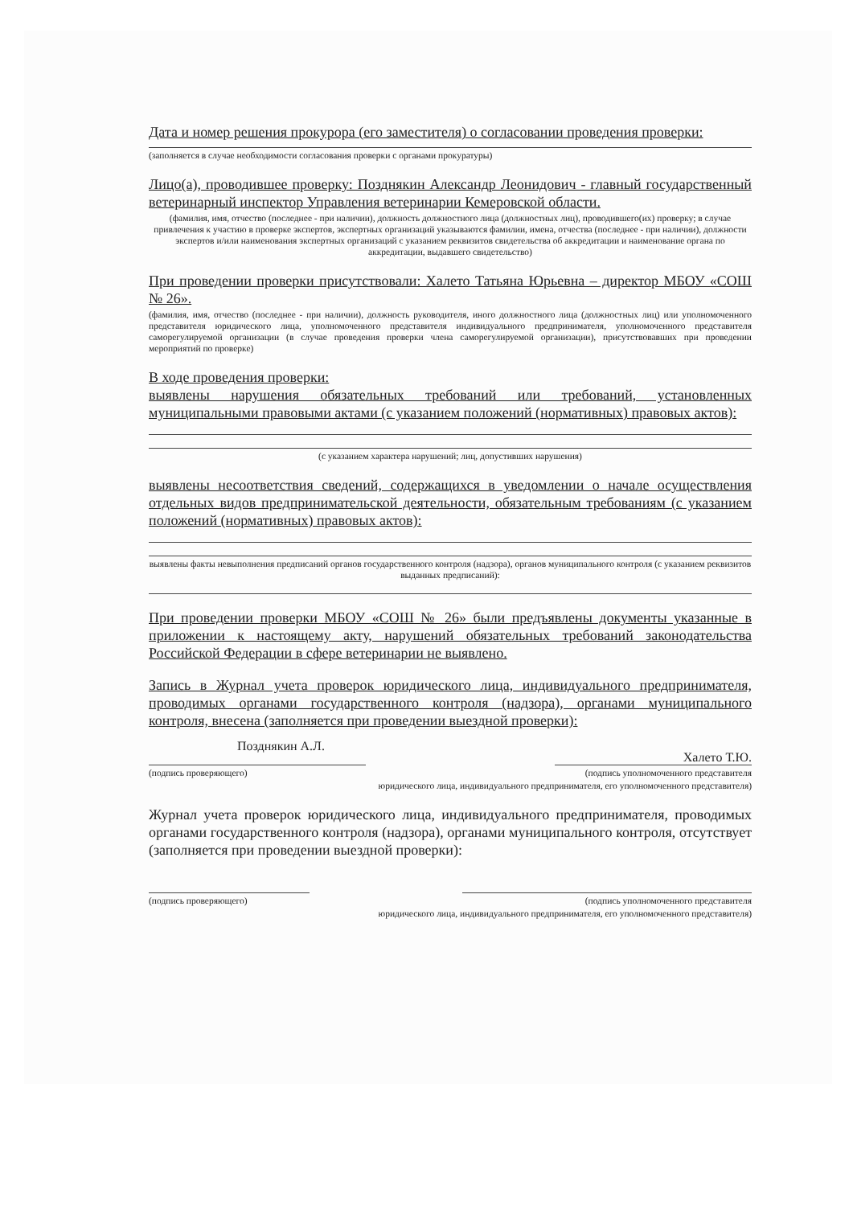Дата и номер решения прокурора (его заместителя) о согласовании проведения проверки:
(заполняется в случае необходимости согласования проверки с органами прокуратуры)
Лицо(а), проводившее проверку: Позднякин Александр Леонидович - главный государственный ветеринарный инспектор Управления ветеринарии Кемеровской области.
(фамилия, имя, отчество (последнее - при наличии), должность должностного лица (должностных лиц), проводившего(их) проверку; в случае привлечения к участию в проверке экспертов, экспертных организаций указываются фамилии, имена, отчества (последнее - при наличии), должности экспертов и/или наименования экспертных организаций с указанием реквизитов свидетельства об аккредитации и наименование органа по аккредитации, выдавшего свидетельство)
При проведении проверки присутствовали: Халето Татьяна Юрьевна – директор МБОУ «СОШ № 26».
(фамилия, имя, отчество (последнее - при наличии), должность руководителя, иного должностного лица (должностных лиц) или уполномоченного представителя юридического лица, уполномоченного представителя индивидуального предпринимателя, уполномоченного представителя саморегулируемой организации (в случае проведения проверки члена саморегулируемой организации), присутствовавших при проведении мероприятий по проверке)
В ходе проведения проверки:
выявлены нарушения обязательных требований или требований, установленных муниципальными правовыми актами (с указанием положений (нормативных) правовых актов):
(с указанием характера нарушений; лиц, допустивших нарушения)
выявлены несоответствия сведений, содержащихся в уведомлении о начале осуществления отдельных видов предпринимательской деятельности, обязательным требованиям (с указанием положений (нормативных) правовых актов):
выявлены факты невыполнения предписаний органов государственного контроля (надзора), органов муниципального контроля (с указанием реквизитов выданных предписаний):
При проведении проверки МБОУ «СОШ № 26» были предъявлены документы указанные в приложении к настоящему акту, нарушений обязательных требований законодательства Российской Федерации в сфере ветеринарии не выявлено.
Запись в Журнал учета проверок юридического лица, индивидуального предпринимателя, проводимых органами государственного контроля (надзора), органами муниципального контроля, внесена (заполняется при проведении выездной проверки):
Позднякин А.Л. Халето Т.Ю.
(подпись проверяющего) (подпись уполномоченного представителя
юридического лица, индивидуального предпринимателя, его уполномоченного представителя)
Журнал учета проверок юридического лица, индивидуального предпринимателя, проводимых органами государственного контроля (надзора), органами муниципального контроля, отсутствует (заполняется при проведении выездной проверки):
(подпись проверяющего) (подпись уполномоченного представителя
юридического лица, индивидуального предпринимателя, его уполномоченного представителя)